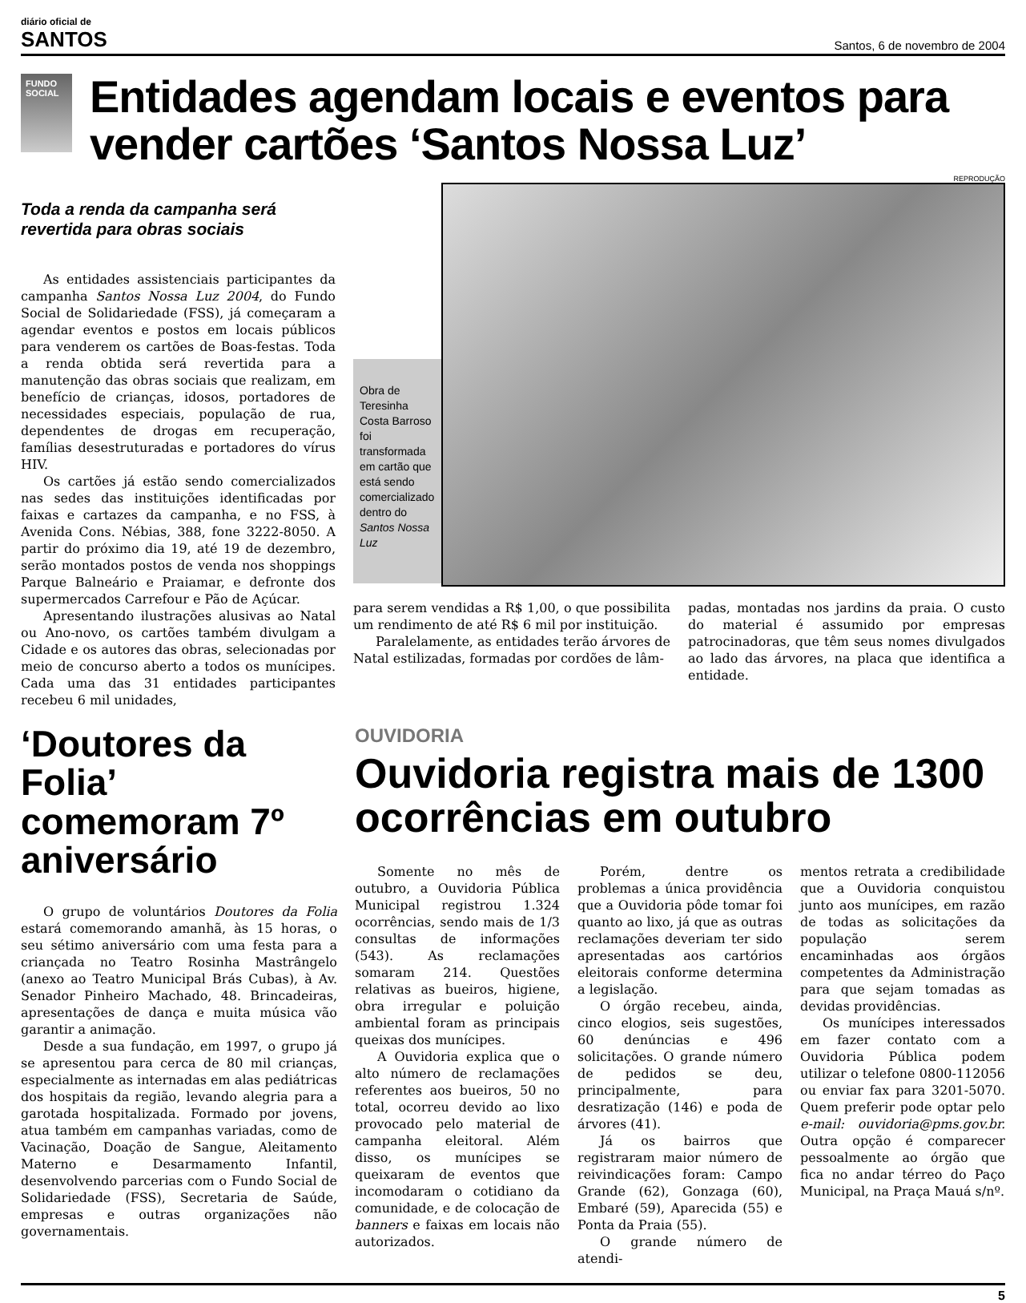diário oficial de
SANTOS
Santos, 6 de novembro de 2004
FUNDO SOCIAL
Entidades agendam locais e eventos para vender cartões ‘Santos Nossa Luz’
REPRODUÇÃO
Toda a renda da campanha será revertida para obras sociais
As entidades assistenciais participantes da campanha Santos Nossa Luz 2004, do Fundo Social de Solidariedade (FSS), já começaram a agendar eventos e postos em locais públicos para venderem os cartões de Boas-festas. Toda a renda obtida será revertida para a manutenção das obras sociais que realizam, em benefício de crianças, idosos, portadores de necessidades especiais, população de rua, dependentes de drogas em recuperação, famílias desestruturadas e portadores do vírus HIV.
Os cartões já estão sendo comercializados nas sedes das instituições identificadas por faixas e cartazes da campanha, e no FSS, à Avenida Cons. Nébias, 388, fone 3222-8050. A partir do próximo dia 19, até 19 de dezembro, serão montados postos de venda nos shoppings Parque Balneário e Praiamar, e defronte dos supermercados Carrefour e Pão de Açúcar.
Apresentando ilustrações alusivas ao Natal ou Ano-novo, os cartões também divulgam a Cidade e os autores das obras, selecionadas por meio de concurso aberto a todos os munícipes. Cada uma das 31 entidades participantes recebeu 6 mil unidades,
Obra de Teresinha Costa Barroso foi transformada em cartão que está sendo comercializado dentro do Santos Nossa Luz
para serem vendidas a R$ 1,00, o que possibilita um rendimento de até R$ 6 mil por instituição.
Paralelamente, as entidades terão árvores de Natal estilizadas, formadas por cordões de lâm-
padas, montadas nos jardins da praia. O custo do material é assumido por empresas patrocinadoras, que têm seus nomes divulgados ao lado das árvores, na placa que identifica a entidade.
‘Doutores da Folia’ comemoram 7º aniversário
O grupo de voluntários Doutores da Folia estará comemorando amanhã, às 15 horas, o seu sétimo aniversário com uma festa para a criançada no Teatro Rosinha Mastrângelo (anexo ao Teatro Municipal Brás Cubas), à Av. Senador Pinheiro Machado, 48. Brincadeiras, apresentações de dança e muita música vão garantir a animação.
Desde a sua fundação, em 1997, o grupo já se apresentou para cerca de 80 mil crianças, especialmente as internadas em alas pediátricas dos hospitais da região, levando alegria para a garotada hospitalizada. Formado por jovens, atua também em campanhas variadas, como de Vacinação, Doação de Sangue, Aleitamento Materno e Desarmamento Infantil, desenvolvendo parcerias com o Fundo Social de Solidariedade (FSS), Secretaria de Saúde, empresas e outras organizações não governamentais.
OUVIDORIA
Ouvidoria registra mais de 1300 ocorrências em outubro
Somente no mês de outubro, a Ouvidoria Pública Municipal registrou 1.324 ocorrências, sendo mais de 1/3 consultas de informações (543). As reclamações somaram 214. Questões relativas as bueiros, higiene, obra irregular e poluição ambiental foram as principais queixas dos munícipes.
A Ouvidoria explica que o alto número de reclamações referentes aos bueiros, 50 no total, ocorreu devido ao lixo provocado pelo material de campanha eleitoral. Além disso, os munícipes se queixaram de eventos que incomodaram o cotidiano da comunidade, e de colocação de banners e faixas em locais não autorizados.
Porém, dentre os problemas a única providência que a Ouvidoria pôde tomar foi quanto ao lixo, já que as outras reclamações deveriam ter sido apresentadas aos cartórios eleitorais conforme determina a legislação.
O órgão recebeu, ainda, cinco elogios, seis sugestões, 60 denúncias e 496 solicitações. O grande número de pedidos se deu, principalmente, para desratização (146) e poda de árvores (41).
Já os bairros que registraram maior número de reivindicações foram: Campo Grande (62), Gonzaga (60), Embaré (59), Aparecida (55) e Ponta da Praia (55).
O grande número de atendi-
mentos retrata a credibilidade que a Ouvidoria conquistou junto aos munícipes, em razão de todas as solicitações da população serem encaminhadas aos órgãos competentes da Administração para que sejam tomadas as devidas providências.
Os munícipes interessados em fazer contato com a Ouvidoria Pública podem utilizar o telefone 0800-112056 ou enviar fax para 3201-5070. Quem preferir pode optar pelo e-mail: ouvidoria@pms.gov.br. Outra opção é comparecer pessoalmente ao órgão que fica no andar térreo do Paço Municipal, na Praça Mauá s/nº.
5